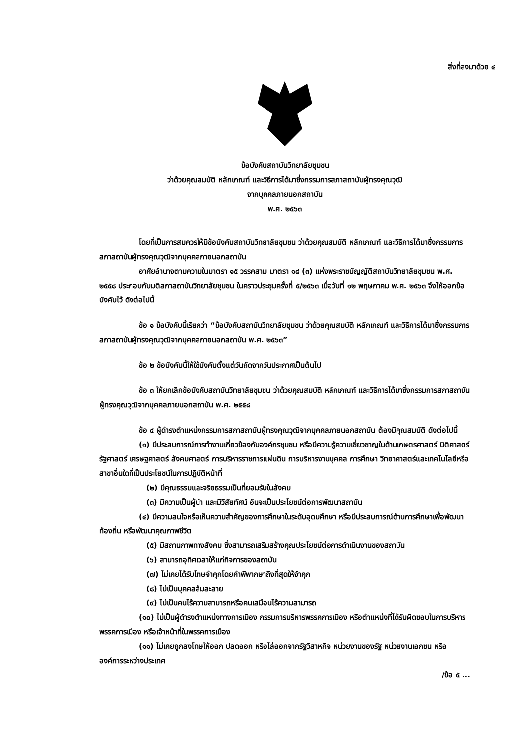สิ่งที่ส่งมาด้วย ๔
ข้อบังคับสถาบันวิทยาลัยชุมชน
ว่าด้วยคุณสมบัติ หลักเกณฑ์ และวิธีการได้มาซึ่งกรรมการสภาสถาบันผู้ทรงคุณวุฒิ
จากบุคคลภายนอกสถาบัน
พ.ศ. ๒๕๖๓
โดยที่เป็นการสมควรให้มีข้อบังคับสถาบันวิทยาลัยชุมชน ว่าด้วยคุณสมบัติ หลักเกณฑ์ และวิธีการได้มาซึ่งกรรมการสภาสถาบันผู้ทรงคุณวุฒิจากบุคคลภายนอกสถาบัน
อาศัยอำนาจตามความในมาตรา ๑๕ วรรคสาม มาตรา ๑๘ (๓) แห่งพระราชบัญญัติสถาบันวิทยาลัยชุมชน พ.ศ. ๒๕๕๘ ประกอบกับมติสภาสถาบันวิทยาลัยชุมชน ในคราวประชุมครั้งที่ ๕/๒๕๖๓ เมื่อวันที่ ๑๒ พฤษภาคม พ.ศ. ๒๕๖๓ จึงให้ออกข้อบังคับไว้ ดังต่อไปนี้
ข้อ ๑ ข้อบังคับนี้เรียกว่า “ข้อบังคับสถาบันวิทยาลัยชุมชน ว่าด้วยคุณสมบัติ หลักเกณฑ์ และวิธีการได้มาซึ่งกรรมการสภาสถาบันผู้ทรงคุณวุฒิจากบุคคลภายนอกสถาบัน พ.ศ. ๒๕๖๓”
ข้อ ๒ ข้อบังคับนี้ให้ใช้บังคับตั้งแต่วันถัดจากวันประกาศเป็นต้นไป
ข้อ ๓ ให้ยกเลิกข้อบังคับสถาบันวิทยาลัยชุมชน ว่าด้วยคุณสมบัติ หลักเกณฑ์ และวิธีการได้มาซึ่งกรรมการสภาสถาบันผู้ทรงคุณวุฒิจากบุคคลภายนอกสถาบัน พ.ศ. ๒๕๕๘
ข้อ ๔ ผู้ดำรงตำแหน่งกรรมการสภาสถาบันผู้ทรงคุณวุฒิจากบุคคลภายนอกสถาบัน ต้องมีคุณสมบัติ ดังต่อไปนี้
(๑) มีประสบการณ์การทำงานเกี่ยวข้องกับองค์กรชุมชน หรือมีความรู้ความเชี่ยวชาญในด้านเกษตรศาสตร์ นิติศาสตร์ รัฐศาสตร์ เศรษฐศาสตร์ สังคมศาสตร์ การบริหารราชการแผ่นดิน การบริหารงานบุคคล การศึกษา วิทยาศาสตร์และเทคโนโลยีหรือสาขาอื่นใดที่เป็นประโยชน์ในการปฏิบัติหน้าที่
(๒) มีคุณธรรมและจริยธรรมเป็นที่ยอมรับในสังคม
(๓) มีความเป็นผู้นำ และมีวิสัยทัศน์ อันจะเป็นประโยชน์ต่อการพัฒนาสถาบัน
(๔) มีความสนใจหรือเห็นความสำคัญของการศึกษาในระดับอุดมศึกษา หรือมีประสบการณ์ด้านการศึกษาเพื่อพัฒนาท้องถิ่น หรือพัฒนาคุณภาพชีวิต
(๕) มีสถานภาพทางสังคม ซึ่งสามารถเสริมสร้างคุณประโยชน์ต่อการดำเนินงานของสถาบัน
(๖) สามารถอุทิศเวลาให้แก่กิจการของสถาบัน
(๗) ไม่เคยได้รับโทษจำคุกโดยคำพิพากษาถึงที่สุดให้จำคุก
(๘) ไม่เป็นบุคคลล้มละลาย
(๙) ไม่เป็นคนไร้ความสามารถหรือคนเสมือนไร้ความสามารถ
(๑๐) ไม่เป็นผู้ดำรงตำแหน่งทางการเมือง กรรมการบริหารพรรคการเมือง หรือตำแหน่งที่ได้รับผิดชอบในการบริหารพรรคการเมือง หรือเจ้าหน้าที่ในพรรคการเมือง
(๑๑) ไม่เคยถูกลงโทษให้ออก ปลดออก หรือไล่ออกจากรัฐวิสาหกิจ หน่วยงานของรัฐ หน่วยงานเอกชน หรือองค์การระหว่างประเทศ
/ข้อ ๕ ...